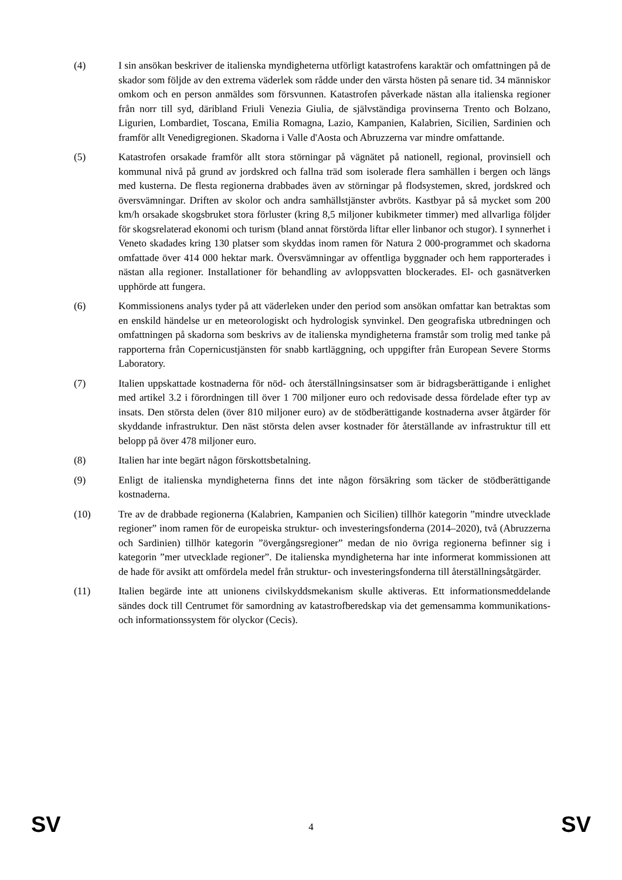(4) I sin ansökan beskriver de italienska myndigheterna utförligt katastrofens karaktär och omfattningen på de skador som följde av den extrema väderlek som rådde under den värsta hösten på senare tid. 34 människor omkom och en person anmäldes som försvunnen. Katastrofen påverkade nästan alla italienska regioner från norr till syd, däribland Friuli Venezia Giulia, de självständiga provinserna Trento och Bolzano, Ligurien, Lombardiet, Toscana, Emilia Romagna, Lazio, Kampanien, Kalabrien, Sicilien, Sardinien och framför allt Venedigregionen. Skadorna i Valle d'Aosta och Abruzzerna var mindre omfattande.
(5) Katastrofen orsakade framför allt stora störningar på vägnätet på nationell, regional, provinsiell och kommunal nivå på grund av jordskred och fallna träd som isolerade flera samhällen i bergen och längs med kusterna. De flesta regionerna drabbades även av störningar på flodsystemen, skred, jordskred och översvämningar. Driften av skolor och andra samhällstjänster avbröts. Kastbyar på så mycket som 200 km/h orsakade skogsbruket stora förluster (kring 8,5 miljoner kubikmeter timmer) med allvarliga följder för skogsrelaterad ekonomi och turism (bland annat förstörda liftar eller linbanor och stugor). I synnerhet i Veneto skadades kring 130 platser som skyddas inom ramen för Natura 2 000-programmet och skadorna omfattade över 414 000 hektar mark. Översvämningar av offentliga byggnader och hem rapporterades i nästan alla regioner. Installationer för behandling av avloppsvatten blockerades. El- och gasnätverken upphörde att fungera.
(6) Kommissionens analys tyder på att väderleken under den period som ansökan omfattar kan betraktas som en enskild händelse ur en meteorologiskt och hydrologisk synvinkel. Den geografiska utbredningen och omfattningen på skadorna som beskrivs av de italienska myndigheterna framstår som trolig med tanke på rapporterna från Copernicustjänsten för snabb kartläggning, och uppgifter från European Severe Storms Laboratory.
(7) Italien uppskattade kostnaderna för nöd- och återställningsinsatser som är bidragsberättigande i enlighet med artikel 3.2 i förordningen till över 1 700 miljoner euro och redovisade dessa fördelade efter typ av insats. Den största delen (över 810 miljoner euro) av de stödberättigande kostnaderna avser åtgärder för skyddande infrastruktur. Den näst största delen avser kostnader för återställande av infrastruktur till ett belopp på över 478 miljoner euro.
(8) Italien har inte begärt någon förskottsbetalning.
(9) Enligt de italienska myndigheterna finns det inte någon försäkring som täcker de stödberättigande kostnaderna.
(10) Tre av de drabbade regionerna (Kalabrien, Kampanien och Sicilien) tillhör kategorin ”mindre utvecklade regioner” inom ramen för de europeiska struktur- och investeringsfonderna (2014–2020), två (Abruzzerna och Sardinien) tillhör kategorin ”övergångsregioner” medan de nio övriga regionerna befinner sig i kategorin ”mer utvecklade regioner”. De italienska myndigheterna har inte informerat kommissionen att de hade för avsikt att omfördela medel från struktur- och investeringsfonderna till återställningsåtgärder.
(11) Italien begärde inte att unionens civilskyddsmekanism skulle aktiveras. Ett informationsmeddelande sändes dock till Centrumet för samordning av katastrofberedskap via det gemensamma kommunikations- och informationssystem för olyckor (Cecis).
SV 4 SV